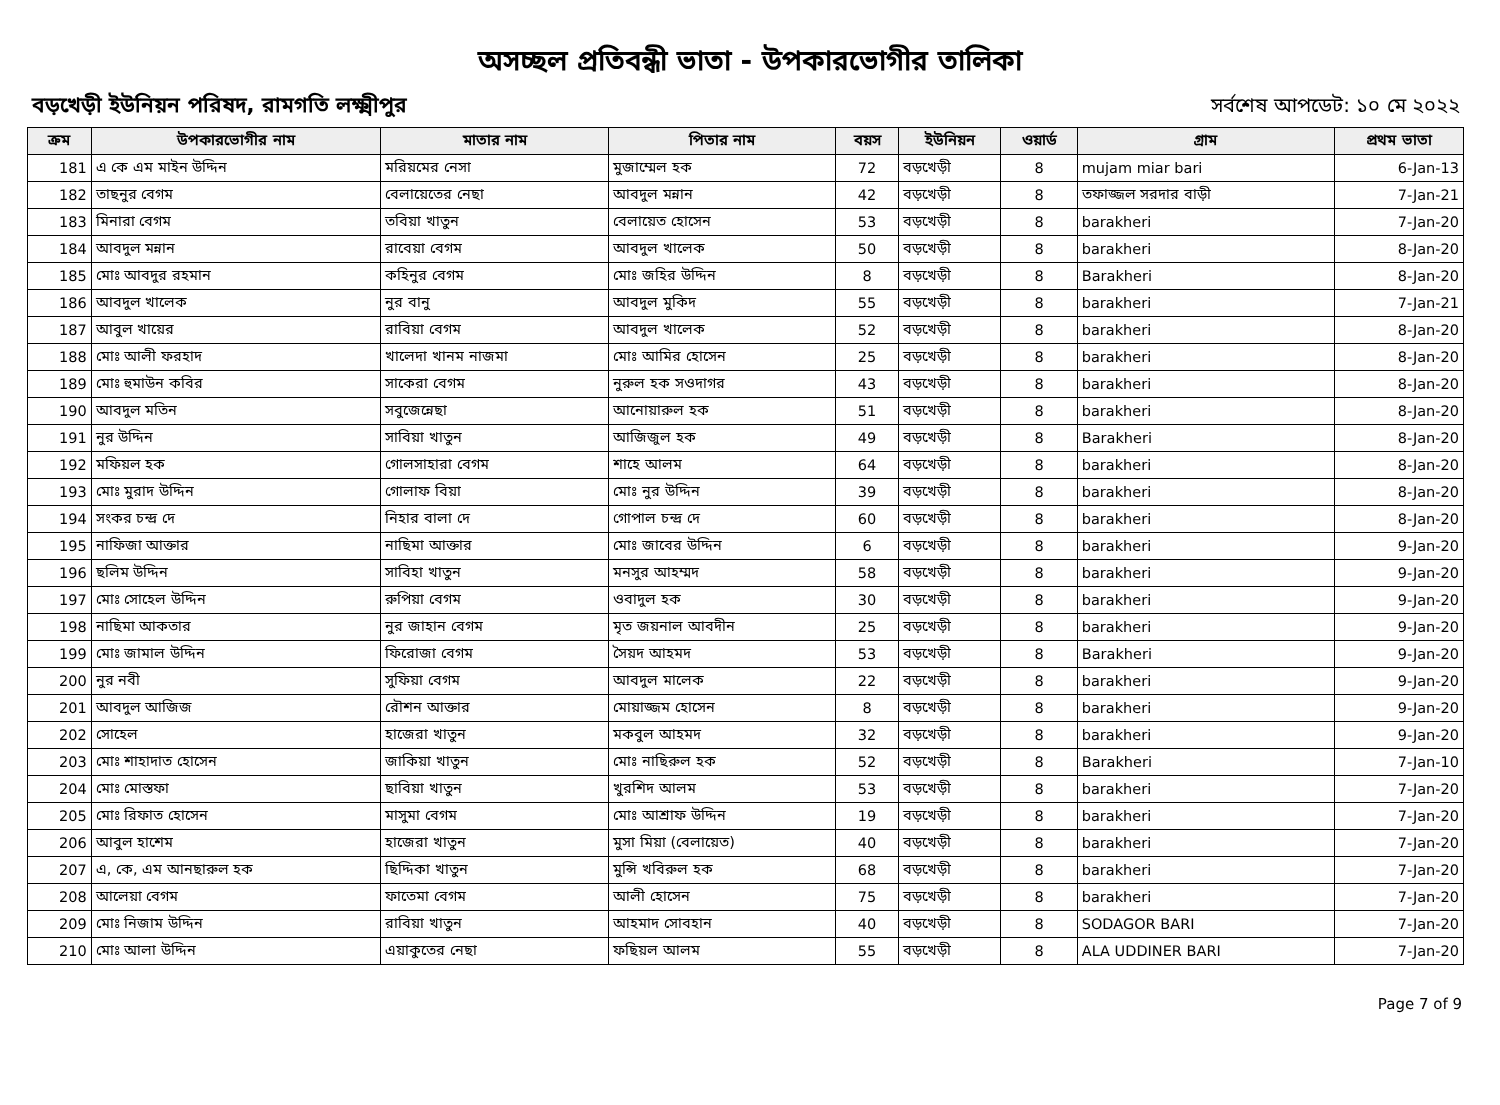অসচ্ছল প্রতিবন্ধী ভাতা - উপকারভোগীর তালিকা
বড়খেড়ী ইউনিয়ন পরিষদ, রামগতি লক্ষ্মীপুর সর্বশেষ আপডেট: ১০ মে ২০২২
| ক্রম | উপকারভোগীর নাম | মাতার নাম | পিতার নাম | বয়স | ইউনিয়ন | ওয়ার্ড | গ্রাম | প্রথম ভাতা |
| --- | --- | --- | --- | --- | --- | --- | --- | --- |
| 181 | এ কে এম মাইন উদ্দিন | মরিয়মের নেসা | মুজাম্মেল হক | 72 | বড়খেড়ী | 8 | mujam miar bari | 6-Jan-13 |
| 182 | তাছনুর বেগম | বেলায়েতের নেছা | আবদুল মন্নান | 42 | বড়খেড়ী | 8 | তফাজ্জল সরদার বাড়ী | 7-Jan-21 |
| 183 | মিনারা বেগম | তবিয়া খাতুন | বেলায়েত হোসেন | 53 | বড়খেড়ী | 8 | barakheri | 7-Jan-20 |
| 184 | আবদুল মন্নান | রাবেয়া বেগম | আবদুল খালেক | 50 | বড়খেড়ী | 8 | barakheri | 8-Jan-20 |
| 185 | মোঃ আবদুর রহমান | কহিনুর বেগম | মোঃ জহির উদ্দিন | 8 | বড়খেড়ী | 8 | Barakheri | 8-Jan-20 |
| 186 | আবদুল খালেক | নুর বানু | আবদুল মুকিদ | 55 | বড়খেড়ী | 8 | barakheri | 7-Jan-21 |
| 187 | আবুল খায়ের | রাবিয়া বেগম | আবদুল খালেক | 52 | বড়খেড়ী | 8 | barakheri | 8-Jan-20 |
| 188 | মোঃ আলী ফরহাদ | খালেদা খানম নাজমা | মোঃ আমির হোসেন | 25 | বড়খেড়ী | 8 | barakheri | 8-Jan-20 |
| 189 | মোঃ হুমাউন কবির | সাকেরা বেগম | নুরুল হক সওদাগর | 43 | বড়খেড়ী | 8 | barakheri | 8-Jan-20 |
| 190 | আবদুল মতিন | সবুজেন্নেছা | আনোয়ারুল হক | 51 | বড়খেড়ী | 8 | barakheri | 8-Jan-20 |
| 191 | নুর উদ্দিন | সাবিয়া খাতুন | আজিজুল হক | 49 | বড়খেড়ী | 8 | Barakheri | 8-Jan-20 |
| 192 | মফিয়ল হক | গোলসাহারা বেগম | শাহে আলম | 64 | বড়খেড়ী | 8 | barakheri | 8-Jan-20 |
| 193 | মোঃ মুরাদ উদ্দিন | গোলাফ বিয়া | মোঃ নুর উদ্দিন | 39 | বড়খেড়ী | 8 | barakheri | 8-Jan-20 |
| 194 | সংকর চন্দ্র দে | নিহার বালা দে | গোপাল চন্দ্র দে | 60 | বড়খেড়ী | 8 | barakheri | 8-Jan-20 |
| 195 | নাফিজা আক্তার | নাছিমা আক্তার | মোঃ জাবের উদ্দিন | 6 | বড়খেড়ী | 8 | barakheri | 9-Jan-20 |
| 196 | ছলিম উদ্দিন | সাবিহা খাতুন | মনসুর আহম্মদ | 58 | বড়খেড়ী | 8 | barakheri | 9-Jan-20 |
| 197 | মোঃ সোহেল উদ্দিন | রুপিয়া বেগম | ওবাদুল হক | 30 | বড়খেড়ী | 8 | barakheri | 9-Jan-20 |
| 198 | নাছিমা আকতার | নুর জাহান বেগম | মৃত জয়নাল আবদীন | 25 | বড়খেড়ী | 8 | barakheri | 9-Jan-20 |
| 199 | মোঃ জামাল উদ্দিন | ফিরোজা বেগম | সৈয়দ আহমদ | 53 | বড়খেড়ী | 8 | Barakheri | 9-Jan-20 |
| 200 | নুর নবী | সুফিয়া বেগম | আবদুল মালেক | 22 | বড়খেড়ী | 8 | barakheri | 9-Jan-20 |
| 201 | আবদুল আজিজ | রৌশন আক্তার | মোয়াজ্জম হোসেন | 8 | বড়খেড়ী | 8 | barakheri | 9-Jan-20 |
| 202 | সোহেল | হাজেরা খাতুন | মকবুল আহমদ | 32 | বড়খেড়ী | 8 | barakheri | 9-Jan-20 |
| 203 | মোঃ শাহাদাত হোসেন | জাকিয়া খাতুন | মোঃ নাছিরুল হক | 52 | বড়খেড়ী | 8 | Barakheri | 7-Jan-10 |
| 204 | মোঃ মোস্তফা | ছাবিয়া খাতুন | খুরশিদ আলম | 53 | বড়খেড়ী | 8 | barakheri | 7-Jan-20 |
| 205 | মোঃ রিফাত হোসেন | মাসুমা বেগম | মোঃ আশ্রাফ উদ্দিন | 19 | বড়খেড়ী | 8 | barakheri | 7-Jan-20 |
| 206 | আবুল হাশেম | হাজেরা খাতুন | মুসা মিয়া (বেলায়েত) | 40 | বড়খেড়ী | 8 | barakheri | 7-Jan-20 |
| 207 | এ, কে, এম আনছারুল হক | ছিদ্দিকা খাতুন | মুন্সি খবিরুল হক | 68 | বড়খেড়ী | 8 | barakheri | 7-Jan-20 |
| 208 | আলেয়া বেগম | ফাতেমা বেগম | আলী হোসেন | 75 | বড়খেড়ী | 8 | barakheri | 7-Jan-20 |
| 209 | মোঃ নিজাম উদ্দিন | রাবিয়া খাতুন | আহমাদ সোবহান | 40 | বড়খেড়ী | 8 | SODAGOR BARI | 7-Jan-20 |
| 210 | মোঃ আলা উদ্দিন | এয়াকুতের নেছা | ফছিয়ল আলম | 55 | বড়খেড়ী | 8 | ALA UDDINER BARI | 7-Jan-20 |
Page 7 of 9